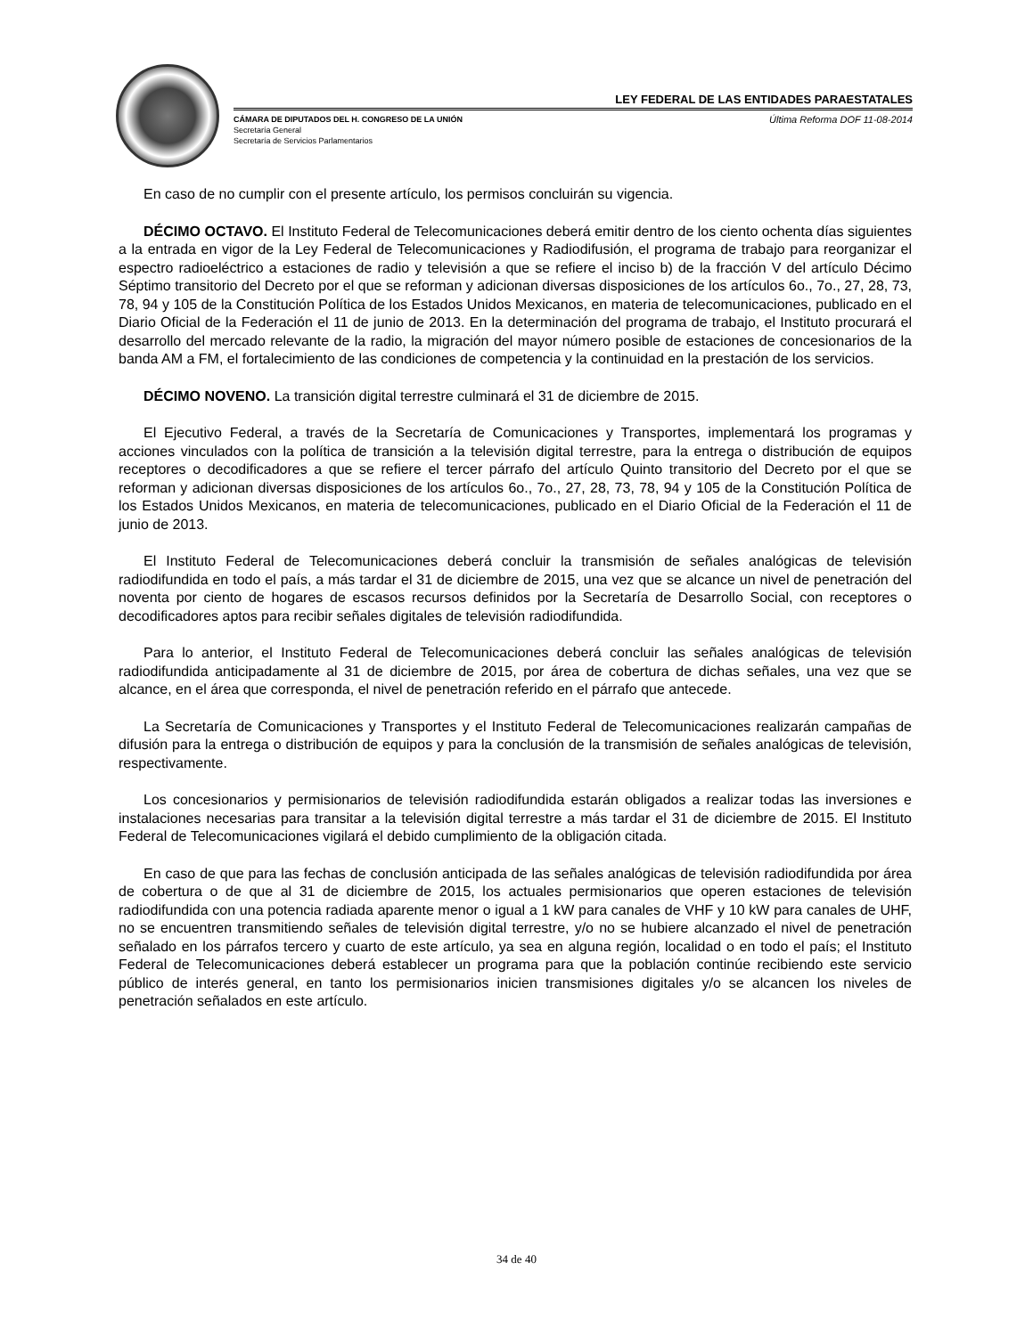LEY FEDERAL DE LAS ENTIDADES PARAESTATALES
CÁMARA DE DIPUTADOS DEL H. CONGRESO DE LA UNIÓN
Secretaría General
Secretaría de Servicios Parlamentarios
Última Reforma DOF 11-08-2014
En caso de no cumplir con el presente artículo, los permisos concluirán su vigencia.
DÉCIMO OCTAVO. El Instituto Federal de Telecomunicaciones deberá emitir dentro de los ciento ochenta días siguientes a la entrada en vigor de la Ley Federal de Telecomunicaciones y Radiodifusión, el programa de trabajo para reorganizar el espectro radioeléctrico a estaciones de radio y televisión a que se refiere el inciso b) de la fracción V del artículo Décimo Séptimo transitorio del Decreto por el que se reforman y adicionan diversas disposiciones de los artículos 6o., 7o., 27, 28, 73, 78, 94 y 105 de la Constitución Política de los Estados Unidos Mexicanos, en materia de telecomunicaciones, publicado en el Diario Oficial de la Federación el 11 de junio de 2013. En la determinación del programa de trabajo, el Instituto procurará el desarrollo del mercado relevante de la radio, la migración del mayor número posible de estaciones de concesionarios de la banda AM a FM, el fortalecimiento de las condiciones de competencia y la continuidad en la prestación de los servicios.
DÉCIMO NOVENO. La transición digital terrestre culminará el 31 de diciembre de 2015.
El Ejecutivo Federal, a través de la Secretaría de Comunicaciones y Transportes, implementará los programas y acciones vinculados con la política de transición a la televisión digital terrestre, para la entrega o distribución de equipos receptores o decodificadores a que se refiere el tercer párrafo del artículo Quinto transitorio del Decreto por el que se reforman y adicionan diversas disposiciones de los artículos 6o., 7o., 27, 28, 73, 78, 94 y 105 de la Constitución Política de los Estados Unidos Mexicanos, en materia de telecomunicaciones, publicado en el Diario Oficial de la Federación el 11 de junio de 2013.
El Instituto Federal de Telecomunicaciones deberá concluir la transmisión de señales analógicas de televisión radiodifundida en todo el país, a más tardar el 31 de diciembre de 2015, una vez que se alcance un nivel de penetración del noventa por ciento de hogares de escasos recursos definidos por la Secretaría de Desarrollo Social, con receptores o decodificadores aptos para recibir señales digitales de televisión radiodifundida.
Para lo anterior, el Instituto Federal de Telecomunicaciones deberá concluir las señales analógicas de televisión radiodifundida anticipadamente al 31 de diciembre de 2015, por área de cobertura de dichas señales, una vez que se alcance, en el área que corresponda, el nivel de penetración referido en el párrafo que antecede.
La Secretaría de Comunicaciones y Transportes y el Instituto Federal de Telecomunicaciones realizarán campañas de difusión para la entrega o distribución de equipos y para la conclusión de la transmisión de señales analógicas de televisión, respectivamente.
Los concesionarios y permisionarios de televisión radiodifundida estarán obligados a realizar todas las inversiones e instalaciones necesarias para transitar a la televisión digital terrestre a más tardar el 31 de diciembre de 2015. El Instituto Federal de Telecomunicaciones vigilará el debido cumplimiento de la obligación citada.
En caso de que para las fechas de conclusión anticipada de las señales analógicas de televisión radiodifundida por área de cobertura o de que al 31 de diciembre de 2015, los actuales permisionarios que operen estaciones de televisión radiodifundida con una potencia radiada aparente menor o igual a 1 kW para canales de VHF y 10 kW para canales de UHF, no se encuentren transmitiendo señales de televisión digital terrestre, y/o no se hubiere alcanzado el nivel de penetración señalado en los párrafos tercero y cuarto de este artículo, ya sea en alguna región, localidad o en todo el país; el Instituto Federal de Telecomunicaciones deberá establecer un programa para que la población continúe recibiendo este servicio público de interés general, en tanto los permisionarios inicien transmisiones digitales y/o se alcancen los niveles de penetración señalados en este artículo.
34 de 40